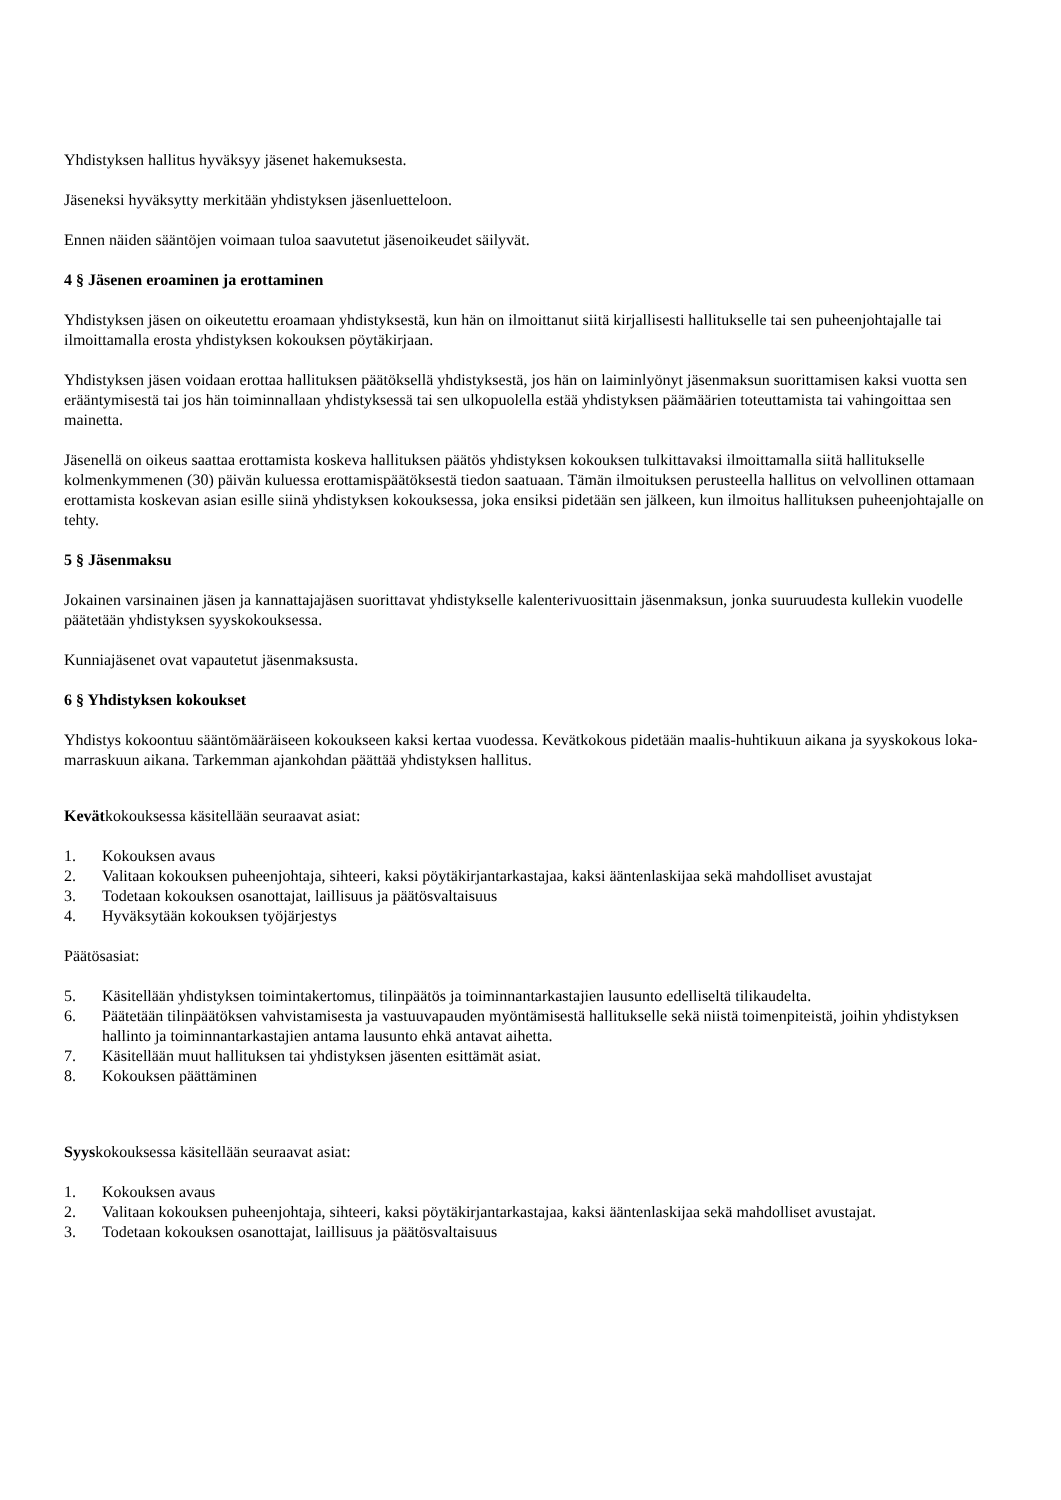Yhdistyksen hallitus hyväksyy jäsenet hakemuksesta.
Jäseneksi hyväksytty merkitään yhdistyksen jäsenluetteloon.
Ennen näiden sääntöjen voimaan tuloa saavutetut jäsenoikeudet säilyvät.
4 § Jäsenen eroaminen ja erottaminen
Yhdistyksen jäsen on oikeutettu eroamaan yhdistyksestä, kun hän on ilmoittanut siitä kirjallisesti hallitukselle tai sen puheenjohtajalle tai ilmoittamalla erosta yhdistyksen kokouksen pöytäkirjaan.
Yhdistyksen jäsen voidaan erottaa hallituksen päätöksellä yhdistyksestä, jos hän on laiminlyönyt jäsenmaksun suorittamisen kaksi vuotta sen erääntymisestä tai jos hän toiminnallaan yhdistyksessä tai sen ulkopuolella estää yhdistyksen päämäärien toteuttamista tai vahingoittaa sen mainetta.
Jäsenellä on oikeus saattaa erottamista koskeva hallituksen päätös yhdistyksen kokouksen tulkittavaksi ilmoittamalla siitä hallitukselle kolmenkymmenen (30) päivän kuluessa erottamispäätöksestä tiedon saatuaan. Tämän ilmoituksen perusteella hallitus on velvollinen ottamaan erottamista koskevan asian esille siinä yhdistyksen kokouksessa, joka ensiksi pidetään sen jälkeen, kun ilmoitus hallituksen puheenjohtajalle on tehty.
5 § Jäsenmaksu
Jokainen varsinainen jäsen ja kannattajajäsen suorittavat yhdistykselle kalenterivuosittain jäsenmaksun, jonka suuruudesta kullekin vuodelle päätetään yhdistyksen syyskokouksessa.
Kunniajäsenet ovat vapautetut jäsenmaksusta.
6 § Yhdistyksen kokoukset
Yhdistys kokoontuu sääntömääräiseen kokoukseen kaksi kertaa vuodessa. Kevätkokous pidetään maalis-huhtikuun aikana ja syyskokous loka-marraskuun aikana. Tarkemman ajankohdan päättää yhdistyksen hallitus.
Kevätkokouksessa käsitellään seuraavat asiat:
1. Kokouksen avaus
2. Valitaan kokouksen puheenjohtaja, sihteeri, kaksi pöytäkirjantarkastajaa, kaksi ääntenlaskijaa sekä mahdolliset avustajat
3. Todetaan kokouksen osanottajat, laillisuus ja päätösvaltaisuus
4. Hyväksytään kokouksen työjärjestys
Päätösasiat:
5. Käsitellään yhdistyksen toimintakertomus, tilinpäätös ja toiminnantarkastajien lausunto edelliseltä tilikaudelta.
6. Päätetään tilinpäätöksen vahvistamisesta ja vastuuvapauden myöntämisestä hallitukselle sekä niistä toimenpiteistä, joihin yhdistyksen hallinto ja toiminnantarkastajien antama lausunto ehkä antavat aihetta.
7. Käsitellään muut hallituksen tai yhdistyksen jäsenten esittämät asiat.
8. Kokouksen päättäminen
Syyskokouksessa käsitellään seuraavat asiat:
1. Kokouksen avaus
2. Valitaan kokouksen puheenjohtaja, sihteeri, kaksi pöytäkirjantarkastajaa, kaksi ääntenlaskijaa sekä mahdolliset avustajat.
3. Todetaan kokouksen osanottajat, laillisuus ja päätösvaltaisuus